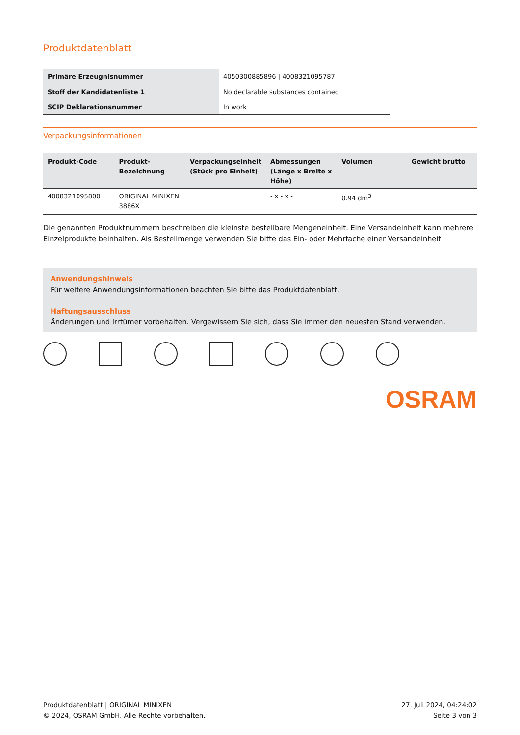Produktdatenblatt
| Primäre Erzeugnisnummer | 4050300885896 / 4008321095787 |
| Stoff der Kandidatenliste 1 | No declarable substances contained |
| SCIP Deklarationsnummer | In work |
Verpackungsinformationen
| Produkt-Code | Produkt-Bezeichnung | Verpackungseinheit (Stück pro Einheit) | Abmessungen (Länge x Breite x Höhe) | Volumen | Gewicht brutto |
| --- | --- | --- | --- | --- | --- |
| 4008321095800 | ORIGINAL MINIXEN 3886X | | - x - x - | 0.94 dm<sup>3</sup> | |
Die genannten Produktnummern beschreiben die kleinste bestellbare Mengeneinheit. Eine Versandeinheit kann mehrere Einzelprodukte beinhalten. Als Bestellmenge verwenden Sie bitte das Ein- oder Mehrfache einer Versandeinheit.
Anwendungshinweis
Für weitere Anwendungsinformationen beachten Sie bitte das Produktdatenblatt.
Haftungsausschluss
Änderungen und Irrtümer vorbehalten. Vergewissern Sie sich, dass Sie immer den neuesten Stand verwenden.
OSRAM
Produktdatenblatt | ORIGINAL MINIXEN
© 2024, OSRAM GmbH. Alle Rechte vorbehalten.
27. Juli 2024, 04:24:02
Seite 3 von 3